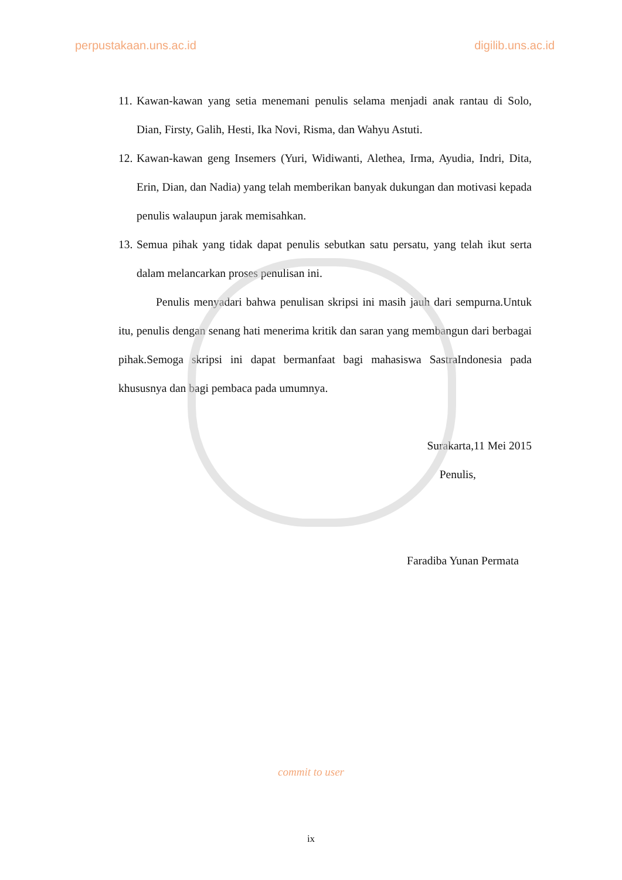perpustakaan.uns.ac.id digilib.uns.ac.id
11.
Kawan-kawan yang setia menemani penulis selama menjadi anak rantau di Solo, Dian, Firsty, Galih, Hesti, Ika Novi, Risma, dan Wahyu Astuti.
12.
Kawan-kawan geng Insemers (Yuri, Widiwanti, Alethea, Irma, Ayudia, Indri, Dita, Erin, Dian, dan Nadia) yang telah memberikan banyak dukungan dan motivasi kepada penulis walaupun jarak memisahkan.
13.
Semua pihak yang tidak dapat penulis sebutkan satu persatu, yang telah ikut serta dalam melancarkan proses penulisan ini.
Penulis menyadari bahwa penulisan skripsi ini masih jauh dari sempurna.Untuk itu, penulis dengan senang hati menerima kritik dan saran yang membangun dari berbagai pihak.Semoga skripsi ini dapat bermanfaat bagi mahasiswa SastraIndonesia pada khususnya dan bagi pembaca pada umumnya.
Surakarta,11 Mei 2015
Penulis,
Faradiba Yunan Permata
commit to user
ix